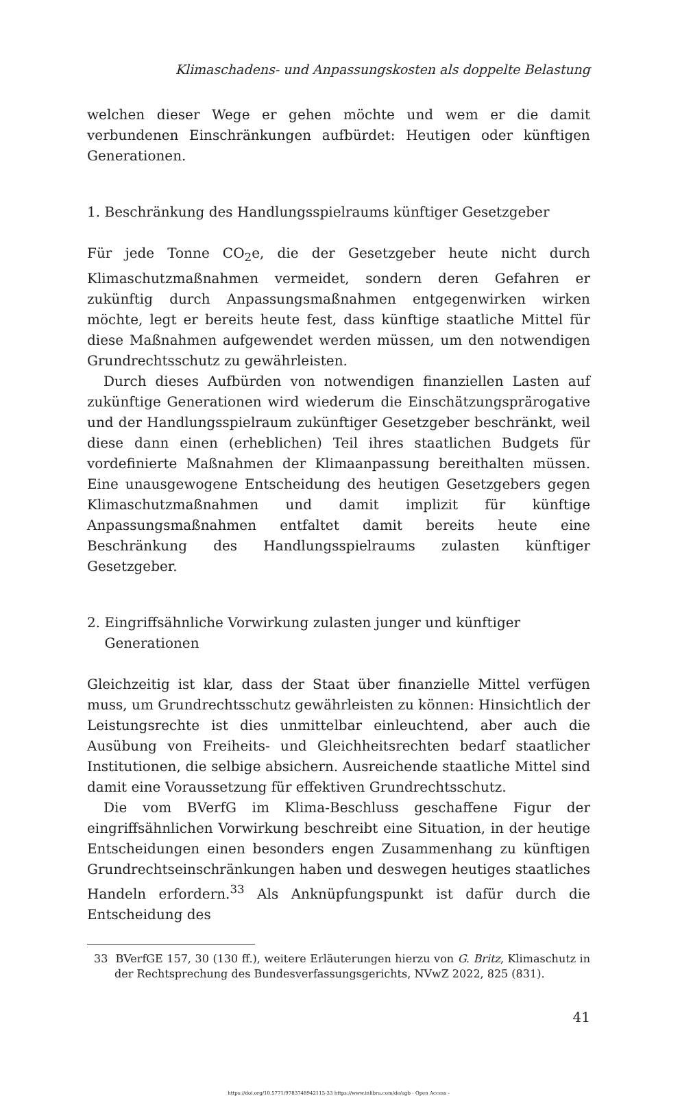Klimaschadens- und Anpassungskosten als doppelte Belastung
welchen dieser Wege er gehen möchte und wem er die damit verbundenen Einschränkungen aufbürdet: Heutigen oder künftigen Generationen.
1. Beschränkung des Handlungsspielraums künftiger Gesetzgeber
Für jede Tonne CO<sub>2</sub>e, die der Gesetzgeber heute nicht durch Klimaschutzmaßnahmen vermeidet, sondern deren Gefahren er zukünftig durch Anpassungsmaßnahmen entgegenwirken wirken möchte, legt er bereits heute fest, dass künftige staatliche Mittel für diese Maßnahmen aufgewendet werden müssen, um den notwendigen Grundrechtsschutz zu gewährleisten.
Durch dieses Aufbürden von notwendigen finanziellen Lasten auf zukünftige Generationen wird wiederum die Einschätzungsprärogative und der Handlungsspielraum zukünftiger Gesetzgeber beschränkt, weil diese dann einen (erheblichen) Teil ihres staatlichen Budgets für vordefinierte Maßnahmen der Klimaanpassung bereithalten müssen. Eine unausgewogene Entscheidung des heutigen Gesetzgebers gegen Klimaschutzmaßnahmen und damit implizit für künftige Anpassungsmaßnahmen entfaltet damit bereits heute eine Beschränkung des Handlungsspielraums zulasten künftiger Gesetzgeber.
2. Eingriffsähnliche Vorwirkung zulasten junger und künftiger
Generationen
Gleichzeitig ist klar, dass der Staat über finanzielle Mittel verfügen muss, um Grundrechtsschutz gewährleisten zu können: Hinsichtlich der Leistungsrechte ist dies unmittelbar einleuchtend, aber auch die Ausübung von Freiheits- und Gleichheitsrechten bedarf staatlicher Institutionen, die selbige absichern. Ausreichende staatliche Mittel sind damit eine Voraussetzung für effektiven Grundrechtsschutz.
Die vom BVerfG im Klima-Beschluss geschaffene Figur der eingriffsähnlichen Vorwirkung beschreibt eine Situation, in der heutige Entscheidungen einen besonders engen Zusammenhang zu künftigen Grundrechtseinschränkungen haben und deswegen heutiges staatliches Handeln erfordern.<sup>33</sup> Als Anknüpfungspunkt ist dafür durch die Entscheidung des
33 BVerfGE 157, 30 (130 ff.), weitere Erläuterungen hierzu von G. Britz, Klimaschutz in der Rechtsprechung des Bundesverfassungsgerichts, NVwZ 2022, 825 (831).
41
https://doi.org/10.5771/9783748942115-33 https://www.inlibra.com/de/agb - Open Access -